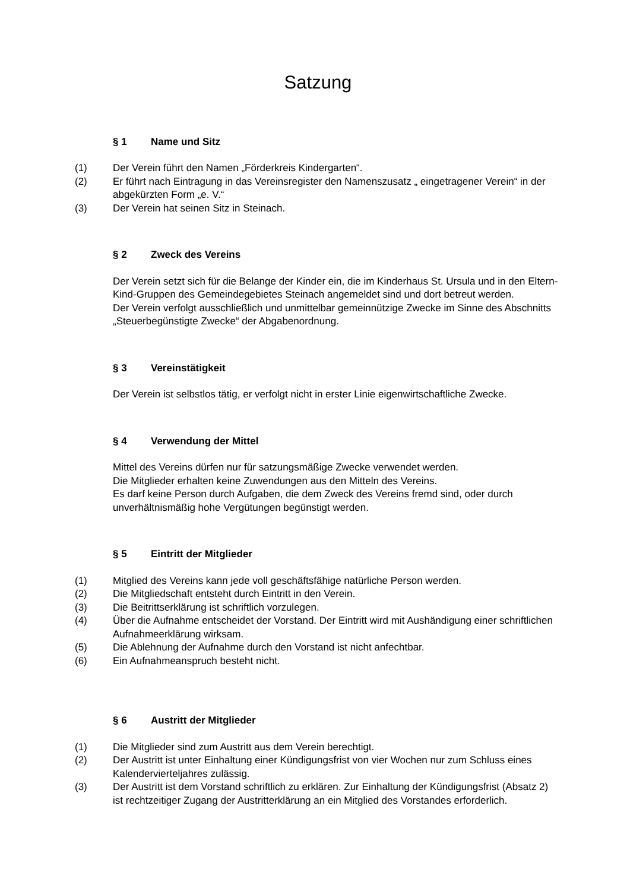Satzung
§ 1 Name und Sitz
(1) Der Verein führt den Namen „Förderkreis Kindergarten“.
(2) Er führt nach Eintragung in das Vereinsregister den Namenszusatz „ eingetragener Verein“ in der abgekürzten Form „e. V.“
(3) Der Verein hat seinen Sitz in Steinach.
§ 2 Zweck des Vereins
Der Verein setzt sich für die Belange der Kinder ein, die im Kinderhaus St. Ursula und in den Eltern-Kind-Gruppen des Gemeindegebietes Steinach angemeldet sind und dort betreut werden.
Der Verein verfolgt ausschließlich und unmittelbar gemeinnützige Zwecke im Sinne des Abschnitts „Steuerbegünstigte Zwecke“ der Abgabenordnung.
§ 3 Vereinstätigkeit
Der Verein ist selbstlos tätig, er verfolgt nicht in erster Linie eigenwirtschaftliche Zwecke.
§ 4 Verwendung der Mittel
Mittel des Vereins dürfen nur für satzungsmäßige Zwecke verwendet werden.
Die Mitglieder erhalten keine Zuwendungen aus den Mitteln des Vereins.
Es darf keine Person durch Aufgaben, die dem Zweck des Vereins fremd sind, oder durch unverhältnismäßig hohe Vergütungen begünstigt werden.
§ 5 Eintritt der Mitglieder
(1) Mitglied des Vereins kann jede voll geschäftsfähige natürliche Person werden.
(2) Die Mitgliedschaft entsteht durch Eintritt in den Verein.
(3) Die Beitrittserklärung ist schriftlich vorzulegen.
(4) Über die Aufnahme entscheidet der Vorstand. Der Eintritt wird mit Aushändigung einer schriftlichen Aufnahmeerklärung wirksam.
(5) Die Ablehnung der Aufnahme durch den Vorstand ist nicht anfechtbar.
(6) Ein Aufnahmeanspruch besteht nicht.
§ 6 Austritt der Mitglieder
(1) Die Mitglieder sind zum Austritt aus dem Verein berechtigt.
(2) Der Austritt ist unter Einhaltung einer Kündigungsfrist von vier Wochen nur zum Schluss eines Kalendervierteljahres zulässig.
(3) Der Austritt ist dem Vorstand schriftlich zu erklären. Zur Einhaltung der Kündigungsfrist (Absatz 2) ist rechtzeitiger Zugang der Austritterklärung an ein Mitglied des Vorstandes erforderlich.